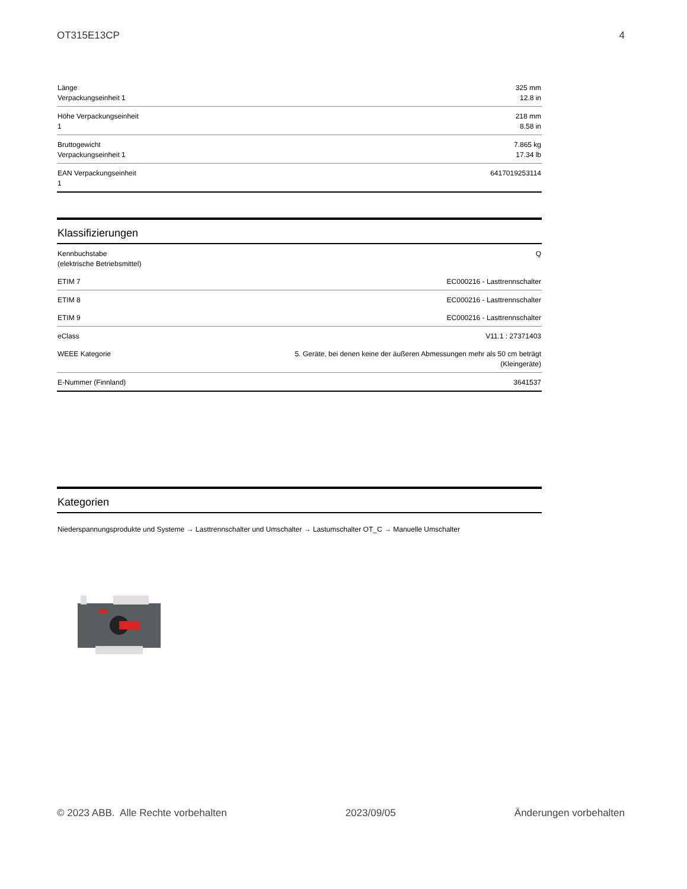OT315E13CP 4
| Länge Verpackungseinheit 1 | 325 mm 12.8 in |
| Höhe Verpackungseinheit 1 | 218 mm 8.58 in |
| Bruttogewicht Verpackungseinheit 1 | 7.865 kg 17.34 lb |
| EAN Verpackungseinheit 1 | 6417019253114 |
Klassifizierungen
| Kennbuchstabe (elektrische Betriebsmittel) | Q |
| ETIM 7 | EC000216 - Lasttrennschalter |
| ETIM 8 | EC000216 - Lasttrennschalter |
| ETIM 9 | EC000216 - Lasttrennschalter |
| eClass | V11.1 : 27371403 |
| WEEE Kategorie | 5. Geräte, bei denen keine der äußeren Abmessungen mehr als 50 cm beträgt (Kleingeräte) |
| E-Nummer (Finnland) | 3641537 |
Kategorien
Niederspannungsprodukte und Systeme → Lasttrennschalter und Umschalter → Lastumschalter OT_C → Manuelle Umschalter
© 2023 ABB. Alle Rechte vorbehalten 2023/09/05 Änderungen vorbehalten